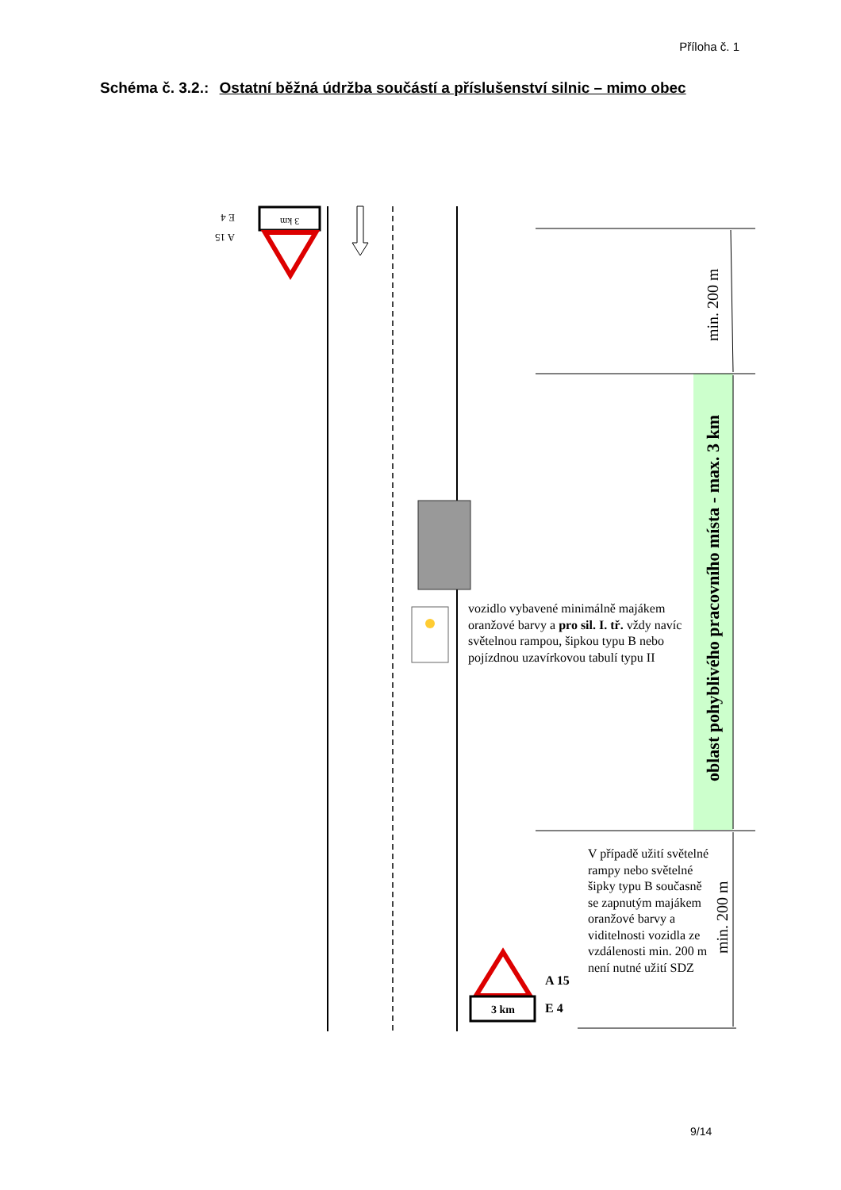Příloha č. 1
Schéma č. 3.2.: Ostatní běžná údržba součástí a příslušenství silnic – mimo obec
3 km
E 4
A 15
min. 200 m
oblast pohyblivého pracovního místa - max. 3 km
min. 200 m
3 km
vozidlo vybavené minimálně majákem oranžové barvy a pro sil. I. tř. vždy navíc světelnou rampou, šipkou typu B nebo pojízdnou uzavírkovou tabulí typu II
V případě užití světelné rampy nebo světelné šipky typu B současně se zapnutým majákem oranžové barvy a viditelnosti vozidla ze vzdálenosti min. 200 m není nutné užití SDZ
A 15
E 4
9/14